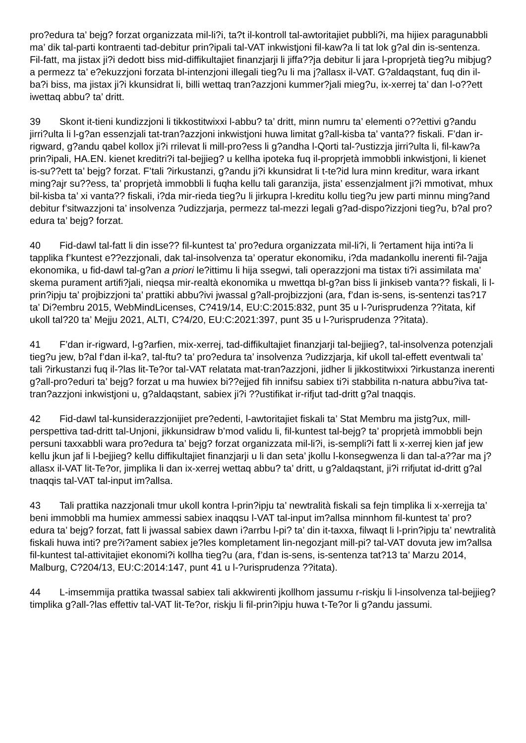pro?edura ta’ bejg? forzat organizzata mil-li?i, ta?t il-kontroll tal-awtoritajiet pubbli?i, ma hijiex paragunabbli ma’ dik tal-parti kontraenti tad-debitur prin?ipali tal-VAT inkwistjoni fil-kaw?a li tat lok g?al din is-sentenza. Fil-fatt, ma jistax ji?i dedott biss mid-diffikultajiet finanzjarji li jiffa??ja debitur li jara l-proprjetà tieg?u mibjug?a permezz ta’ e?ekuzzjoni forzata bl-intenzjoni illegali tieg?u li ma j?allasx il-VAT. G?aldaqstant, fuq din il-ba?i biss, ma jistax ji?i kkunsidrat li, billi wettaq tran?azzjoni kummer?jali mieg?u, ix-xerrej ta’ dan l-o??ett iwettaq abbu? ta’ dritt.
39 Skont it-tieni kundizzjoni li tikkostitwixxi l-abbu? ta’ dritt, minn numru ta’ elementi o??ettivi g?andu jirri?ulta li l-g?an essenzjali tat-tran?azzjoni inkwistjoni huwa limitat g?all-kisba ta’ vanta?? fiskali. F’dan ir-rigward, g?andu qabel kollox ji?i rrilevat li mill-pro?ess li g?andha l-Qorti tal-?ustizzja jirri?ulta li, fil-kaw?a prin?ipali, HA.EN. kienet kreditri?i tal-bejjieg? u kellha ipoteka fuq il-proprjetà immobbli inkwistjoni, li kienet is-su??ett ta’ bejg? forzat. F’tali ?irkustanzi, g?andu ji?i kkunsidrat li t-te?id lura minn kreditur, wara irkant ming?ajr su??ess, ta’ proprjetà immobbli li fuqha kellu tali garanzija, jista’ essenzjalment ji?i mmotivat, mhux bil-kisba ta’ xi vanta?? fiskali, i?da mir-rieda tieg?u li jirkupra l-kreditu kollu tieg?u jew parti minnu ming?and debitur f’sitwazzjoni ta’ insolvenza ?udizzjarja, permezz tal-mezzi legali g?ad-dispo?izzjoni tieg?u, b?al pro?edura ta’ bejg? forzat.
40 Fid-dawl tal-fatt li din isse?? fil-kuntest ta’ pro?edura organizzata mil-li?i, li ?ertament hija inti?a li tapplika f’kuntest e??ezzjonali, dak tal-insolvenza ta’ operatur ekonomiku, i?da madankollu inerenti fil-?ajja ekonomika, u fid-dawl tal-g?an a priori le?ittimu li hija ssegwi, tali operazzjoni ma tistax ti?i assimilata ma’ skema purament artifi?jali, nieqsa mir-realtà ekonomika u mwettqa bl-g?an biss li jinkiseb vanta?? fiskali, li l-prin?ipju ta’ projbizzjoni ta’ prattiki abbu?ivi jwassal g?all-projbizzjoni (ara, f’dan is-sens, is-sentenzi tas?17 ta’ Di?embru 2015, WebMindLicenses, C?419/14, EU:C:2015:832, punt 35 u l-?urisprudenza ??itata, kif ukoll tal?20 ta’ Mejju 2021, ALTI, C?4/20, EU:C:2021:397, punt 35 u l-?urisprudenza ??itata).
41 F’dan ir-rigward, l-g?arfien, mix-xerrej, tad-diffikultajiet finanzjarji tal-bejjieg?, tal-insolvenza potenzjali tieg?u jew, b?al f’dan il-ka?, tal-ftu? ta’ pro?edura ta’ insolvenza ?udizzjarja, kif ukoll tal-effett eventwali ta’ tali ?irkustanzi fuq il-?las lit-Te?or tal-VAT relatata mat-tran?azzjoni, jidher li jikkostitwixxi ?irkustanza inerenti g?all-pro?eduri ta’ bejg? forzat u ma huwiex bi??ejjed fih innifsu sabiex ti?i stabbilita n-natura abbu?iva tat-tran?azzjoni inkwistjoni u, g?aldaqstant, sabiex ji?i ??ustifikat ir-rifjut tad-dritt g?al tnaqqis.
42 Fid-dawl tal-kunsiderazzjonijiet pre?edenti, l-awtoritajiet fiskali ta’ Stat Membru ma jistg?ux, mill-perspettiva tad-dritt tal-Unjoni, jikkunsidraw b’mod validu li, fil-kuntest tal-bejg? ta’ proprjetà immobbli bejn persuni taxxabbli wara pro?edura ta’ bejg? forzat organizzata mil-li?i, is-sempli?i fatt li x-xerrej kien jaf jew kellu jkun jaf li l-bejjieg? kellu diffikultajiet finanzjarji u li dan seta’ jkollu l-konsegwenza li dan tal-a??ar ma j?allasx il-VAT lit-Te?or, jimplika li dan ix-xerrej wettaq abbu? ta’ dritt, u g?aldaqstant, ji?i rrifjutat id-dritt g?al tnaqqis tal-VAT tal-input im?allsa.
43 Tali prattika nazzjonali tmur ukoll kontra l-prin?ipju ta’ newtralità fiskali sa fejn timplika li x-xerrejja ta’ beni immobbli ma humiex ammessi sabiex inaqqsu l-VAT tal-input im?allsa minnhom fil-kuntest ta’ pro?edura ta’ bejg? forzat, fatt li jwassal sabiex dawn i?arrbu l-pi? ta’ din it-taxxa, filwaqt li l-prin?ipju ta’ newtralità fiskali huwa inti? pre?i?ament sabiex je?les kompletament lin-negozjant mill-pi? tal-VAT dovuta jew im?allsa fil-kuntest tal-attivitajiet ekonomi?i kollha tieg?u (ara, f’dan is-sens, is-sentenza tat?13 ta’ Marzu 2014, Malburg, C?204/13, EU:C:2014:147, punt 41 u l-?urisprudenza ??itata).
44 L-imsemmija prattika twassal sabiex tali akkwirenti jkollhom jassumu r-riskju li l-insolvenza tal-bejjieg? timplika g?all-?las effettiv tal-VAT lit-Te?or, riskju li fil-prin?ipju huwa t-Te?or li g?andu jassumi.